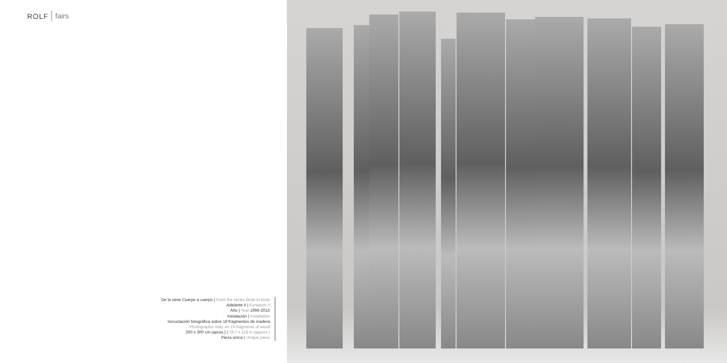ROLF fairs
De la serie Cuerpo a cuerpo | From the series Body to body
Adelante II | Forwards II
Año | Year 1996-2015
Instalación | Installation
Incrustación fotográfica sobre 19 fragmentos de madera
Photographic inlay on 19 fragments of wood
200 x 300 cm (aprox.) | 78,7 x 118 in (approx.)
Pieza única | Unique piece